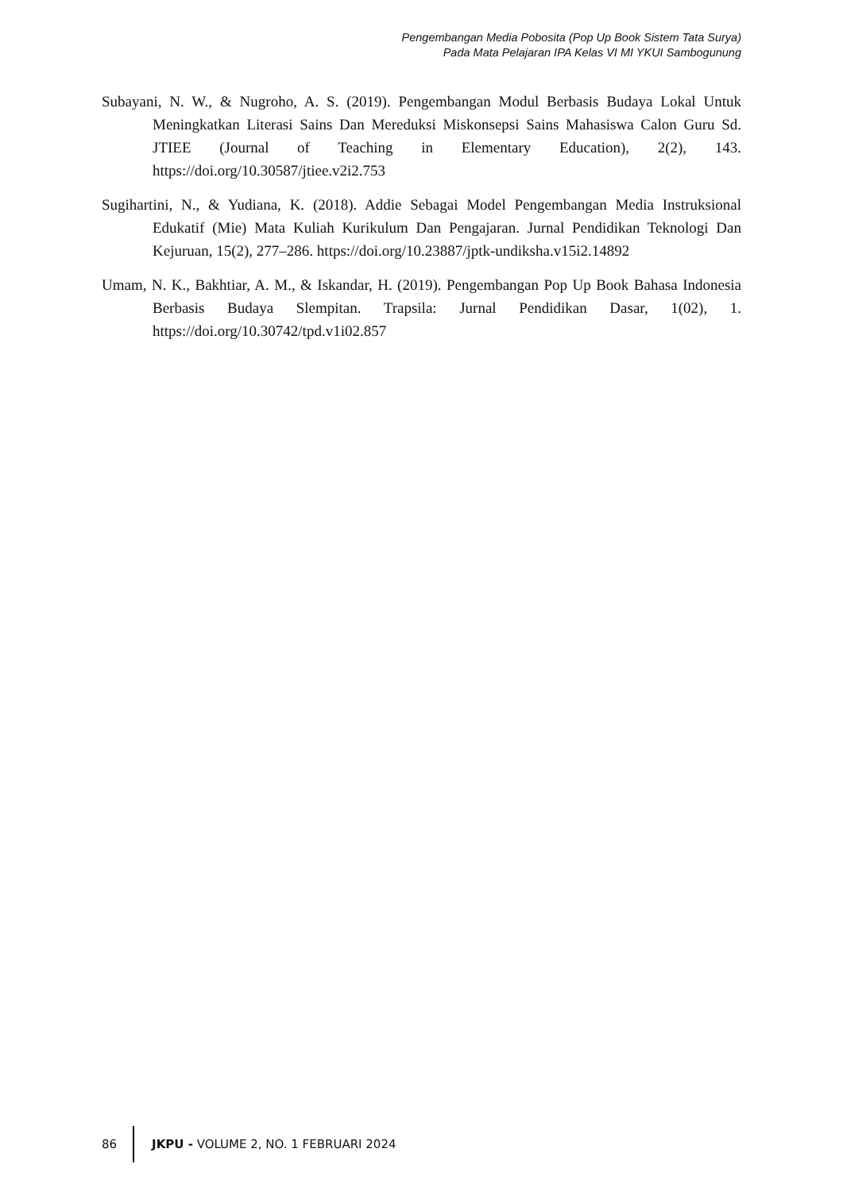Pengembangan Media Pobosita (Pop Up Book Sistem Tata Surya)
Pada Mata Pelajaran IPA Kelas VI MI YKUI Sambogunung
Subayani, N. W., & Nugroho, A. S. (2019). Pengembangan Modul Berbasis Budaya Lokal Untuk Meningkatkan Literasi Sains Dan Mereduksi Miskonsepsi Sains Mahasiswa Calon Guru Sd. JTIEE (Journal of Teaching in Elementary Education), 2(2), 143. https://doi.org/10.30587/jtiee.v2i2.753
Sugihartini, N., & Yudiana, K. (2018). Addie Sebagai Model Pengembangan Media Instruksional Edukatif (Mie) Mata Kuliah Kurikulum Dan Pengajaran. Jurnal Pendidikan Teknologi Dan Kejuruan, 15(2), 277–286. https://doi.org/10.23887/jptk-undiksha.v15i2.14892
Umam, N. K., Bakhtiar, A. M., & Iskandar, H. (2019). Pengembangan Pop Up Book Bahasa Indonesia Berbasis Budaya Slempitan. Trapsila: Jurnal Pendidikan Dasar, 1(02), 1. https://doi.org/10.30742/tpd.v1i02.857
86
JKPU - VOLUME 2, NO. 1 FEBRUARI 2024